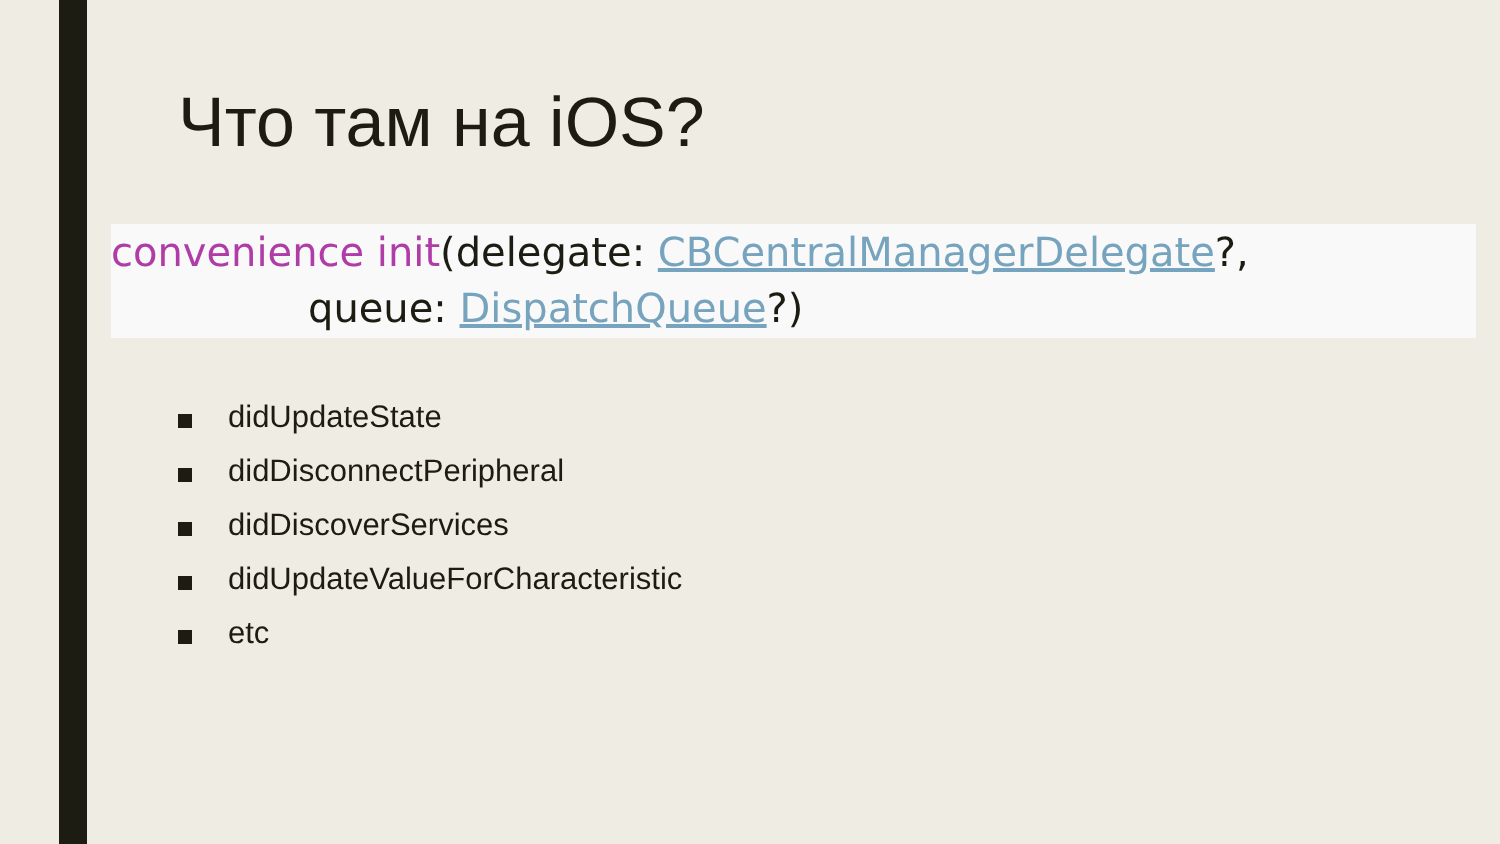Что там на iOS?
convenience init(delegate: CBCentralManagerDelegate?,
queue: DispatchQueue?)
didUpdateState
didDisconnectPeripheral
didDiscoverServices
didUpdateValueForCharacteristic
etc